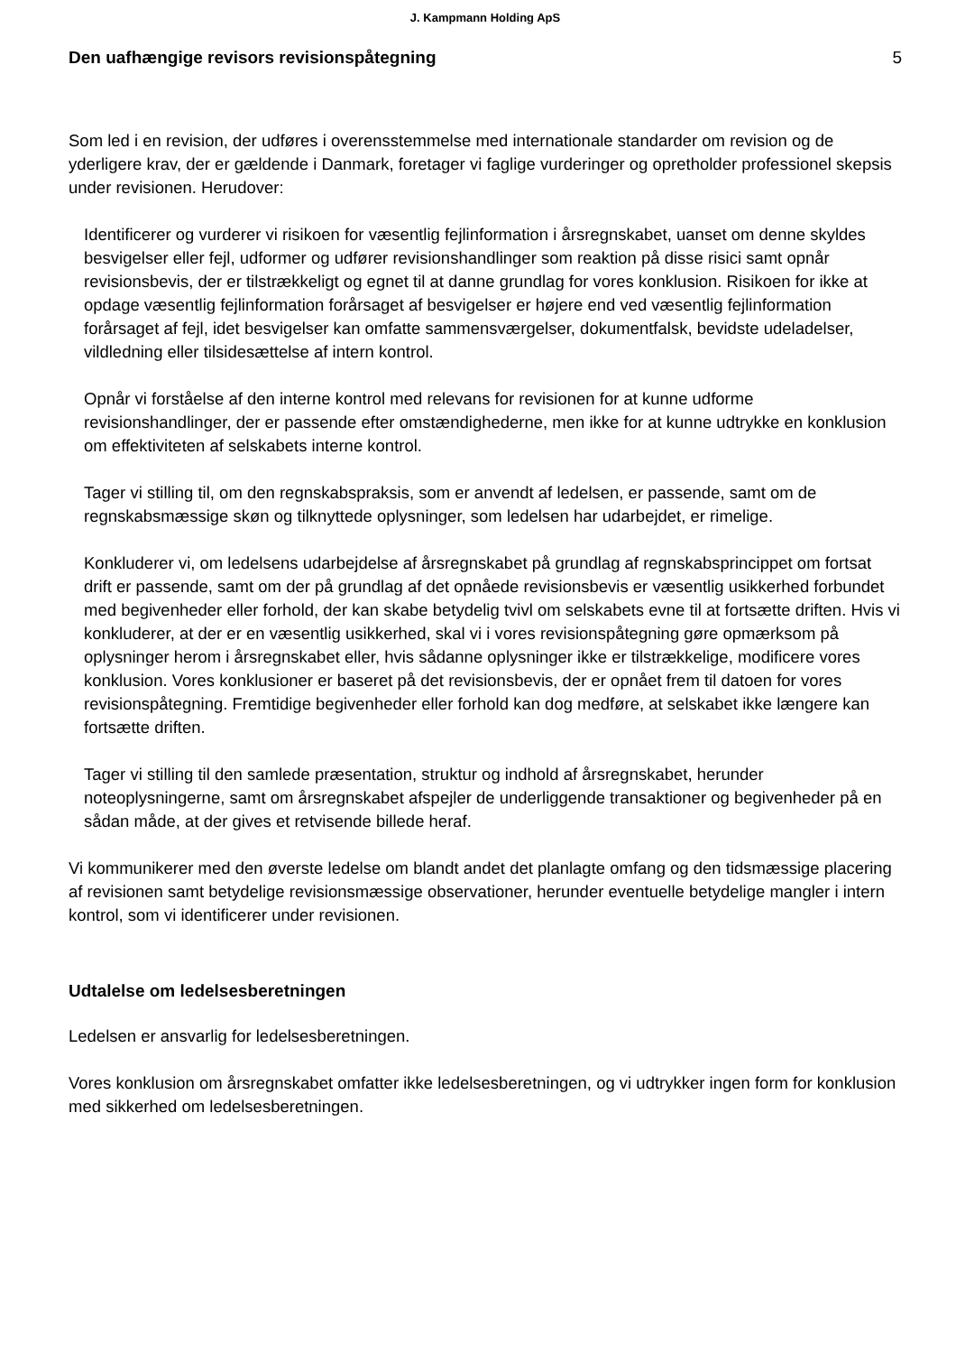J. Kampmann Holding ApS
Den uafhængige revisors revisionspåtegning
5
Som led i en revision, der udføres i overensstemmelse med internationale standarder om revision og de yderligere krav, der er gældende i Danmark, foretager vi faglige vurderinger og opretholder professionel skepsis under revisionen. Herudover:
Identificerer og vurderer vi risikoen for væsentlig fejlinformation i årsregnskabet, uanset om denne skyldes besvigelser eller fejl, udformer og udfører revisionshandlinger som reaktion på disse risici samt opnår revisionsbevis, der er tilstrækkeligt og egnet til at danne grundlag for vores konklusion. Risikoen for ikke at opdage væsentlig fejlinformation forårsaget af besvigelser er højere end ved væsentlig fejlinformation forårsaget af fejl, idet besvigelser kan omfatte sammensværgelser, dokumentfalsk, bevidste udeladelser, vildledning eller tilsidesættelse af intern kontrol.
Opnår vi forståelse af den interne kontrol med relevans for revisionen for at kunne udforme revisionshandlinger, der er passende efter omstændighederne, men ikke for at kunne udtrykke en konklusion om effektiviteten af selskabets interne kontrol.
Tager vi stilling til, om den regnskabspraksis, som er anvendt af ledelsen, er passende, samt om de regnskabsmæssige skøn og tilknyttede oplysninger, som ledelsen har udarbejdet, er rimelige.
Konkluderer vi, om ledelsens udarbejdelse af årsregnskabet på grundlag af regnskabsprincippet om fortsat drift er passende, samt om der på grundlag af det opnåede revisionsbevis er væsentlig usikkerhed forbundet med begivenheder eller forhold, der kan skabe betydelig tvivl om selskabets evne til at fortsætte driften. Hvis vi konkluderer, at der er en væsentlig usikkerhed, skal vi i vores revisionspåtegning gøre opmærksom på oplysninger herom i årsregnskabet eller, hvis sådanne oplysninger ikke er tilstrækkelige, modificere vores konklusion. Vores konklusioner er baseret på det revisionsbevis, der er opnået frem til datoen for vores revisionspåtegning. Fremtidige begivenheder eller forhold kan dog medføre, at selskabet ikke længere kan fortsætte driften.
Tager vi stilling til den samlede præsentation, struktur og indhold af årsregnskabet, herunder noteoplysningerne, samt om årsregnskabet afspejler de underliggende transaktioner og begivenheder på en sådan måde, at der gives et retvisende billede heraf.
Vi kommunikerer med den øverste ledelse om blandt andet det planlagte omfang og den tidsmæssige placering af revisionen samt betydelige revisionsmæssige observationer, herunder eventuelle betydelige mangler i intern kontrol, som vi identificerer under revisionen.
Udtalelse om ledelsesberetningen
Ledelsen er ansvarlig for ledelsesberetningen.
Vores konklusion om årsregnskabet omfatter ikke ledelsesberetningen, og vi udtrykker ingen form for konklusion med sikkerhed om ledelsesberetningen.